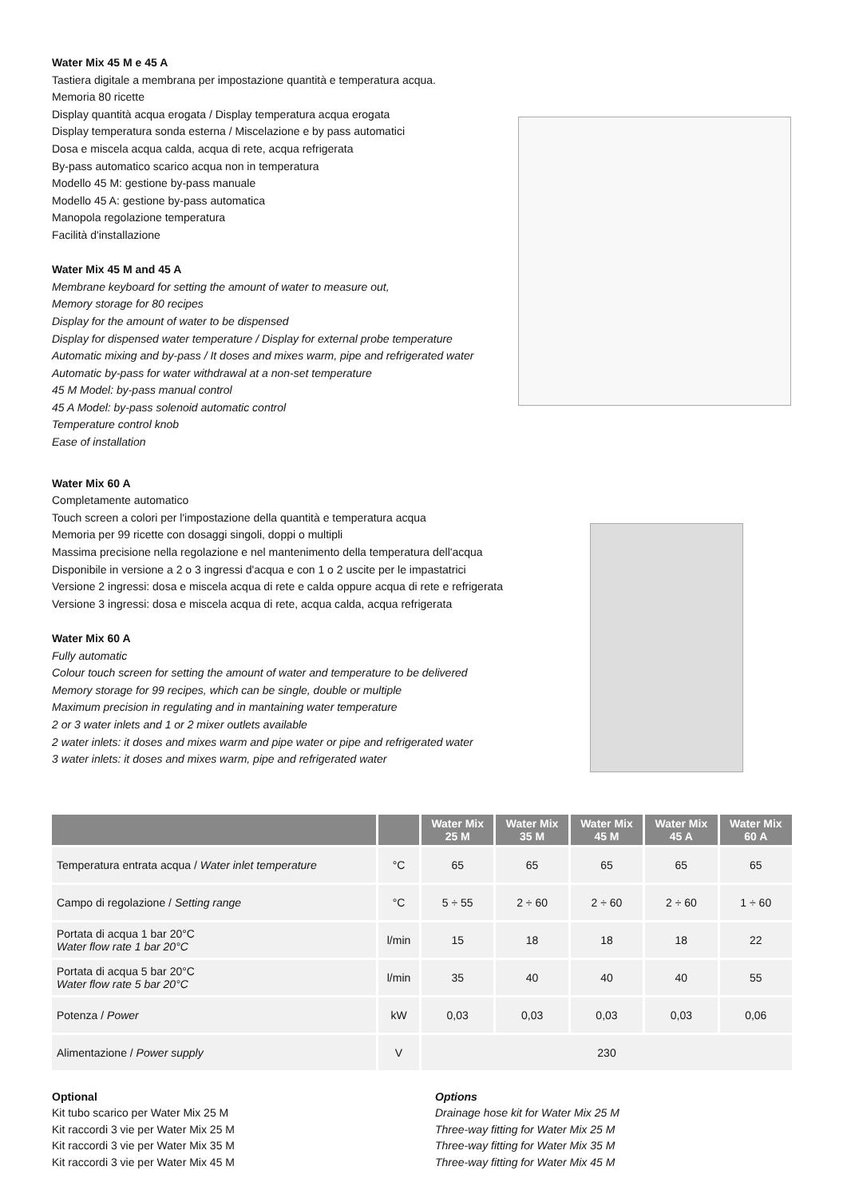Water Mix 45 M e 45 A
Tastiera digitale a membrana per impostazione quantità e temperatura acqua.
Memoria 80 ricette
Display quantità acqua erogata / Display temperatura acqua erogata
Display temperatura sonda esterna / Miscelazione e by pass automatici
Dosa e miscela acqua calda, acqua di rete, acqua refrigerata
By-pass automatico scarico acqua non in temperatura
Modello 45 M: gestione by-pass manuale
Modello 45 A: gestione by-pass automatica
Manopola regolazione temperatura
Facilità d'installazione
Water Mix 45 M and 45 A
Membrane keyboard for setting the amount of water to measure out,
Memory storage for 80 recipes
Display for the amount of water to be dispensed
Display for dispensed water temperature / Display for external probe temperature
Automatic mixing and by-pass / It doses and mixes warm, pipe and refrigerated water
Automatic by-pass for water withdrawal at a non-set temperature
45 M Model: by-pass manual control
45 A Model: by-pass solenoid automatic control
Temperature control knob
Ease of installation
Water Mix 60 A
Completamente automatico
Touch screen a colori per l'impostazione della quantità e temperatura acqua
Memoria per 99 ricette con dosaggi singoli, doppi o multipli
Massima precisione nella regolazione e nel mantenimento della temperatura dell'acqua
Disponibile in versione a 2 o 3 ingressi d'acqua e con 1 o 2 uscite per le impastatrici
Versione 2 ingressi: dosa e miscela acqua di rete e calda oppure acqua di rete e refrigerata
Versione 3 ingressi: dosa e miscela acqua di rete, acqua calda, acqua refrigerata
Water Mix 60 A
Fully automatic
Colour touch screen for setting the amount of water and temperature to be delivered
Memory storage for 99 recipes, which can be single, double or multiple
Maximum precision in regulating and in mantaining water temperature
2 or 3 water inlets and 1 or 2 mixer outlets available
2 water inlets: it doses and mixes warm and pipe water or pipe and refrigerated water
3 water inlets: it doses and mixes warm, pipe and refrigerated water
| | | Water Mix 25 M | Water Mix 35 M | Water Mix 45 M | Water Mix 45 A | Water Mix 60 A |
| --- | --- | --- | --- | --- | --- | --- |
| Temperatura entrata acqua / Water inlet temperature | °C | 65 | 65 | 65 | 65 | 65 |
| Campo di regolazione / Setting range | °C | 5 ÷ 55 | 2 ÷ 60 | 2 ÷ 60 | 2 ÷ 60 | 1 ÷ 60 |
| Portata di acqua 1 bar 20°C Water flow rate 1 bar 20°C | l/min | 15 | 18 | 18 | 18 | 22 |
| Portata di acqua 5 bar 20°C Water flow rate 5 bar 20°C | l/min | 35 | 40 | 40 | 40 | 55 |
| Potenza / Power | kW | 0,03 | 0,03 | 0,03 | 0,03 | 0,06 |
| Alimentazione / Power supply | V | 230 | | | | |
Optional
Kit tubo scarico per Water Mix 25 M
Kit raccordi 3 vie per Water Mix 25 M
Kit raccordi 3 vie per Water Mix 35 M
Kit raccordi 3 vie per Water Mix 45 M
Options
Drainage hose kit for Water Mix 25 M
Three-way fitting for Water Mix 25 M
Three-way fitting for Water Mix 35 M
Three-way fitting for Water Mix 45 M